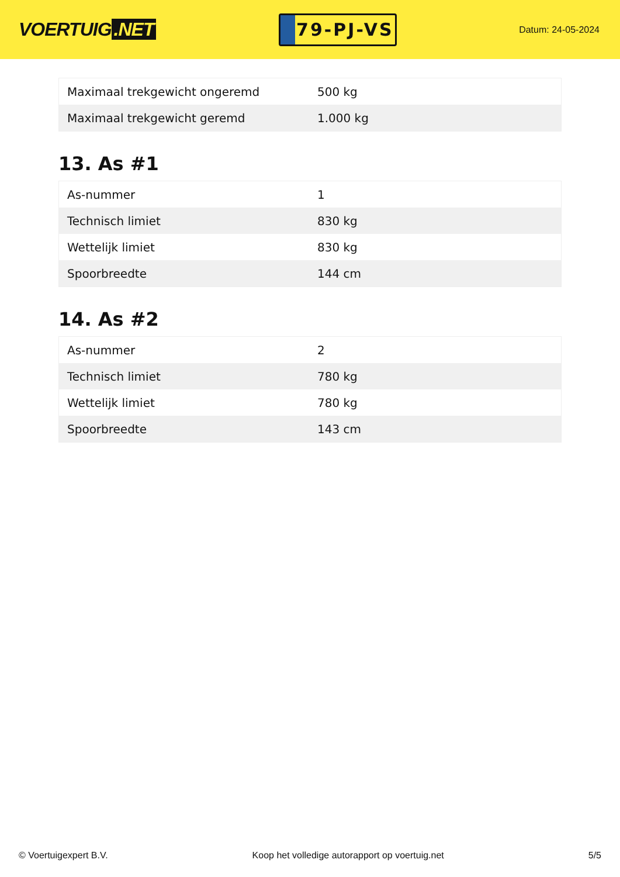VOERTUIG.NET
79-PJ-VS
Datum: 24-05-2024
| Maximaal trekgewicht ongeremd | 500 kg |
| Maximaal trekgewicht geremd | 1.000 kg |
13. As #1
| As-nummer | 1 |
| Technisch limiet | 830 kg |
| Wettelijk limiet | 830 kg |
| Spoorbreedte | 144 cm |
14. As #2
| As-nummer | 2 |
| Technisch limiet | 780 kg |
| Wettelijk limiet | 780 kg |
| Spoorbreedte | 143 cm |
© Voertuigexpert B.V. Koop het volledige autorapport op voertuig.net 5/5